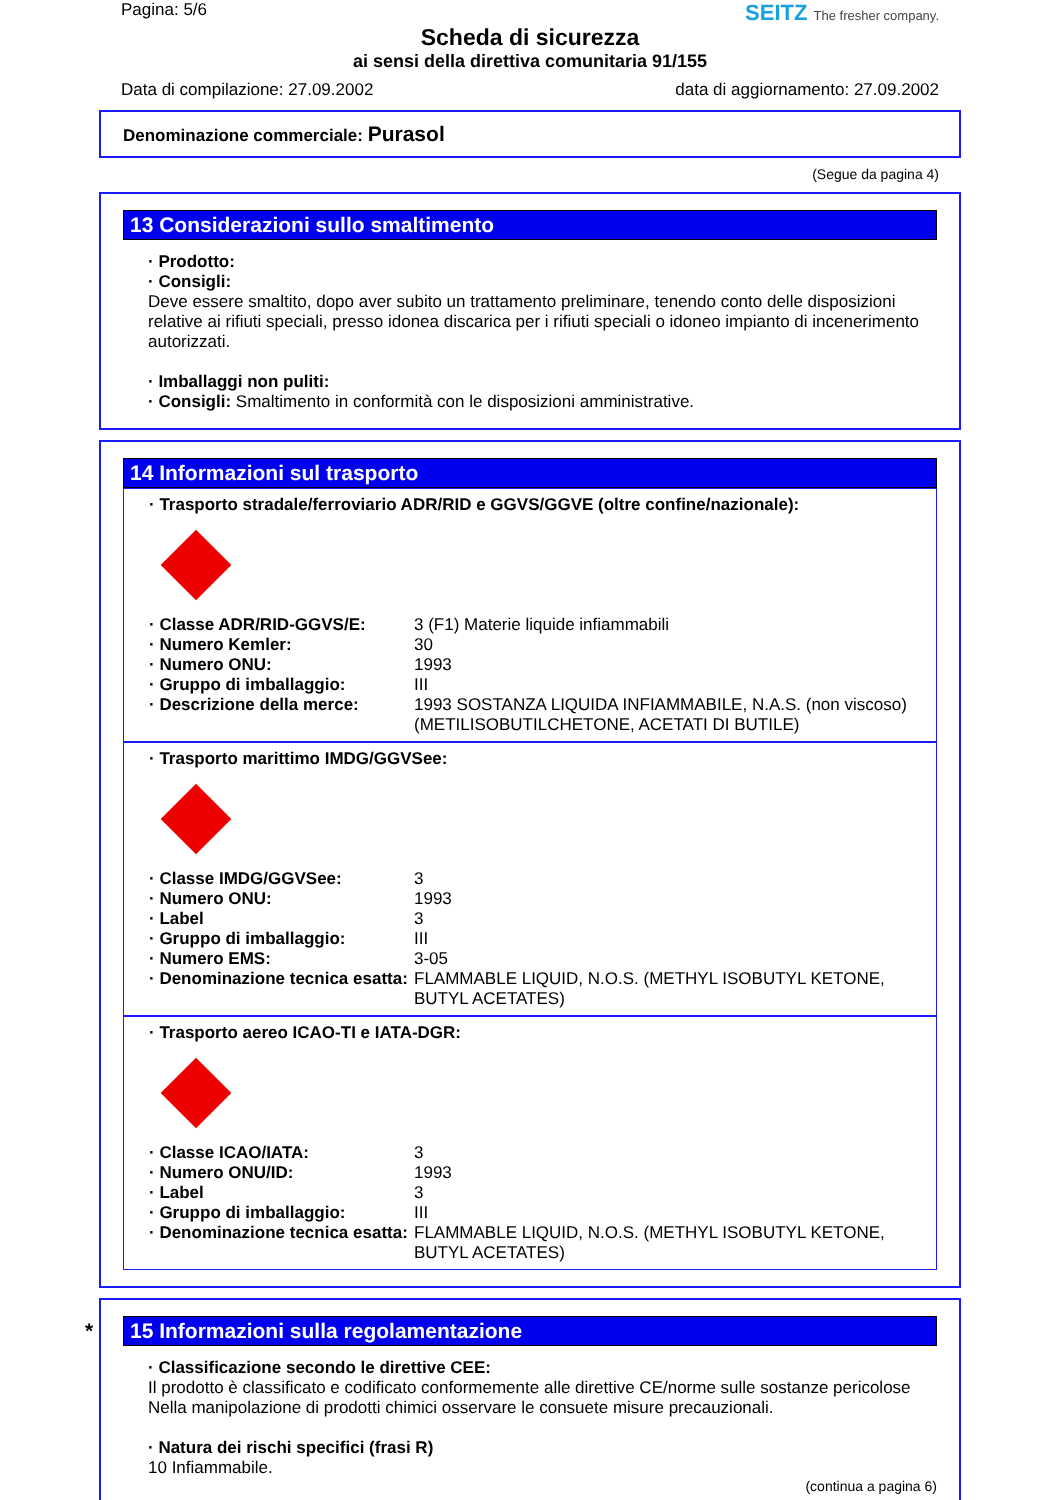Pagina: 5/6 SEITZ The fresher company.
Scheda di sicurezza
ai sensi della direttiva comunitaria 91/155
Data di compilazione: 27.09.2002 data di aggiornamento: 27.09.2002
Denominazione commerciale: Purasol
(Segue da pagina 4)
13 Considerazioni sullo smaltimento
· Prodotto:
· Consigli:
Deve essere smaltito, dopo aver subito un trattamento preliminare, tenendo conto delle disposizioni relative ai rifiuti speciali, presso idonea discarica per i rifiuti speciali o idoneo impianto di incenerimento autorizzati.
· Imballaggi non puliti:
· Consigli: Smaltimento in conformità con le disposizioni amministrative.
14 Informazioni sul trasporto
· Trasporto stradale/ferroviario ADR/RID e GGVS/GGVE (oltre confine/nazionale):
| · Classe ADR/RID-GGVS/E: | 3 (F1) Materie liquide infiammabili |
| · Numero Kemler: | 30 |
| · Numero ONU: | 1993 |
| · Gruppo di imballaggio: | III |
| · Descrizione della merce: | 1993 SOSTANZA LIQUIDA INFIAMMABILE, N.A.S. (non viscoso) (METILISOBUTILCHETONE, ACETATI DI BUTILE) |
· Trasporto marittimo IMDG/GGVSee:
| · Classe IMDG/GGVSee: | 3 |
| · Numero ONU: | 1993 |
| · Label | 3 |
| · Gruppo di imballaggio: | III |
| · Numero EMS: | 3-05 |
| · Denominazione tecnica esatta: | FLAMMABLE LIQUID, N.O.S. (METHYL ISOBUTYL KETONE, BUTYL ACETATES) |
· Trasporto aereo ICAO-TI e IATA-DGR:
| · Classe ICAO/IATA: | 3 |
| · Numero ONU/ID: | 1993 |
| · Label | 3 |
| · Gruppo di imballaggio: | III |
| · Denominazione tecnica esatta: | FLAMMABLE LIQUID, N.O.S. (METHYL ISOBUTYL KETONE, BUTYL ACETATES) |
* 15 Informazioni sulla regolamentazione
· Classificazione secondo le direttive CEE:
Il prodotto è classificato e codificato conformemente alle direttive CE/norme sulle sostanze pericolose
Nella manipolazione di prodotti chimici osservare le consuete misure precauzionali.
· Natura dei rischi specifici (frasi R)
10 Infiammabile.
(continua a pagina 6)